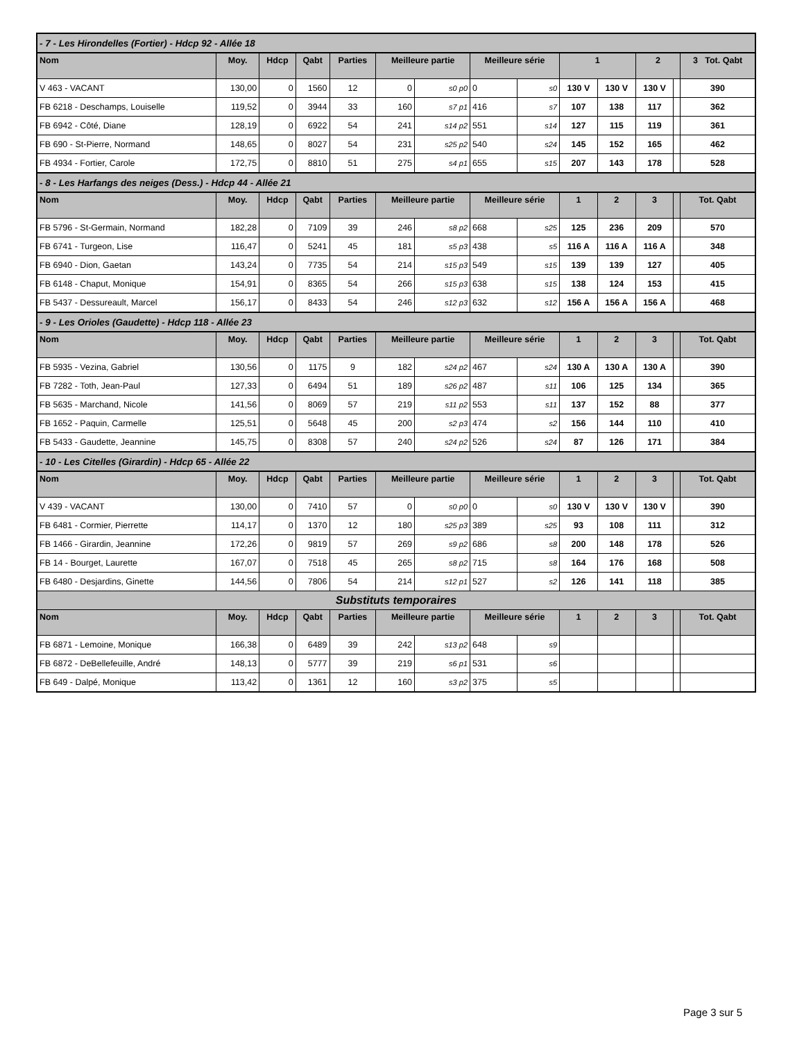| - 7 - Les Hirondelles (Fortier) - Hdcp 92 - Allée 18 | | | | | | | | | | | | | |
| Nom | Moy. | Hdcp | Qabt | Parties | Meilleure partie | | Meilleure série | | 1 | | 2 | | 3 Tot. Qabt |
| V 463 - VACANT | 130,00 | 0 | 1560 | 12 | 0 | s0 p0 | 0 | s0 | 130 V | 130 V | 130 V | | 390 |
| FB 6218 - Deschamps, Louiselle | 119,52 | 0 | 3944 | 33 | 160 | s7 p1 | 416 | s7 | 107 | 138 | 117 | | 362 |
| FB 6942 - Côté, Diane | 128,19 | 0 | 6922 | 54 | 241 | s14 p2 | 551 | s14 | 127 | 115 | 119 | | 361 |
| FB 690 - St-Pierre, Normand | 148,65 | 0 | 8027 | 54 | 231 | s25 p2 | 540 | s24 | 145 | 152 | 165 | | 462 |
| FB 4934 - Fortier, Carole | 172,75 | 0 | 8810 | 51 | 275 | s4 p1 | 655 | s15 | 207 | 143 | 178 | | 528 |
| - 8 - Les Harfangs des neiges (Dess.) - Hdcp 44 - Allée 21 | | | | | | | | | | | | | |
| Nom | Moy. | Hdcp | Qabt | Parties | Meilleure partie | | Meilleure série | | 1 | 2 | 3 | | Tot. Qabt |
| FB 5796 - St-Germain, Normand | 182,28 | 0 | 7109 | 39 | 246 | s8 p2 | 668 | s25 | 125 | 236 | 209 | | 570 |
| FB 6741 - Turgeon, Lise | 116,47 | 0 | 5241 | 45 | 181 | s5 p3 | 438 | s5 | 116 A | 116 A | 116 A | | 348 |
| FB 6940 - Dion, Gaetan | 143,24 | 0 | 7735 | 54 | 214 | s15 p3 | 549 | s15 | 139 | 139 | 127 | | 405 |
| FB 6148 - Chaput, Monique | 154,91 | 0 | 8365 | 54 | 266 | s15 p3 | 638 | s15 | 138 | 124 | 153 | | 415 |
| FB 5437 - Dessureault, Marcel | 156,17 | 0 | 8433 | 54 | 246 | s12 p3 | 632 | s12 | 156 A | 156 A | 156 A | | 468 |
| - 9 - Les Orioles (Gaudette) - Hdcp 118 - Allée 23 | | | | | | | | | | | | | |
| Nom | Moy. | Hdcp | Qabt | Parties | Meilleure partie | | Meilleure série | | 1 | 2 | 3 | | Tot. Qabt |
| FB 5935 - Vezina, Gabriel | 130,56 | 0 | 1175 | 9 | 182 | s24 p2 | 467 | s24 | 130 A | 130 A | 130 A | | 390 |
| FB 7282 - Toth, Jean-Paul | 127,33 | 0 | 6494 | 51 | 189 | s26 p2 | 487 | s11 | 106 | 125 | 134 | | 365 |
| FB 5635 - Marchand, Nicole | 141,56 | 0 | 8069 | 57 | 219 | s11 p2 | 553 | s11 | 137 | 152 | 88 | | 377 |
| FB 1652 - Paquin, Carmelle | 125,51 | 0 | 5648 | 45 | 200 | s2 p3 | 474 | s2 | 156 | 144 | 110 | | 410 |
| FB 5433 - Gaudette, Jeannine | 145,75 | 0 | 8308 | 57 | 240 | s24 p2 | 526 | s24 | 87 | 126 | 171 | | 384 |
| - 10 - Les Citelles (Girardin) - Hdcp 65 - Allée 22 | | | | | | | | | | | | | |
| Nom | Moy. | Hdcp | Qabt | Parties | Meilleure partie | | Meilleure série | | 1 | 2 | 3 | | Tot. Qabt |
| V 439 - VACANT | 130,00 | 0 | 7410 | 57 | 0 | s0 p0 | 0 | s0 | 130 V | 130 V | 130 V | | 390 |
| FB 6481 - Cormier, Pierrette | 114,17 | 0 | 1370 | 12 | 180 | s25 p3 | 389 | s25 | 93 | 108 | 111 | | 312 |
| FB 1466 - Girardin, Jeannine | 172,26 | 0 | 9819 | 57 | 269 | s9 p2 | 686 | s8 | 200 | 148 | 178 | | 526 |
| FB 14 - Bourget, Laurette | 167,07 | 0 | 7518 | 45 | 265 | s8 p2 | 715 | s8 | 164 | 176 | 168 | | 508 |
| FB 6480 - Desjardins, Ginette | 144,56 | 0 | 7806 | 54 | 214 | s12 p1 | 527 | s2 | 126 | 141 | 118 | | 385 |
| Substituts temporaires | | | | | | | | | | | | | |
| Nom | Moy. | Hdcp | Qabt | Parties | Meilleure partie | | Meilleure série | | 1 | 2 | 3 | | Tot. Qabt |
| FB 6871 - Lemoine, Monique | 166,38 | 0 | 6489 | 39 | 242 | s13 p2 | 648 | s9 | | | | | |
| FB 6872 - DeBellefeuille, André | 148,13 | 0 | 5777 | 39 | 219 | s6 p1 | 531 | s6 | | | | | |
| FB 649 - Dalpé, Monique | 113,42 | 0 | 1361 | 12 | 160 | s3 p2 | 375 | s5 | | | | | |
Page 3 sur 5